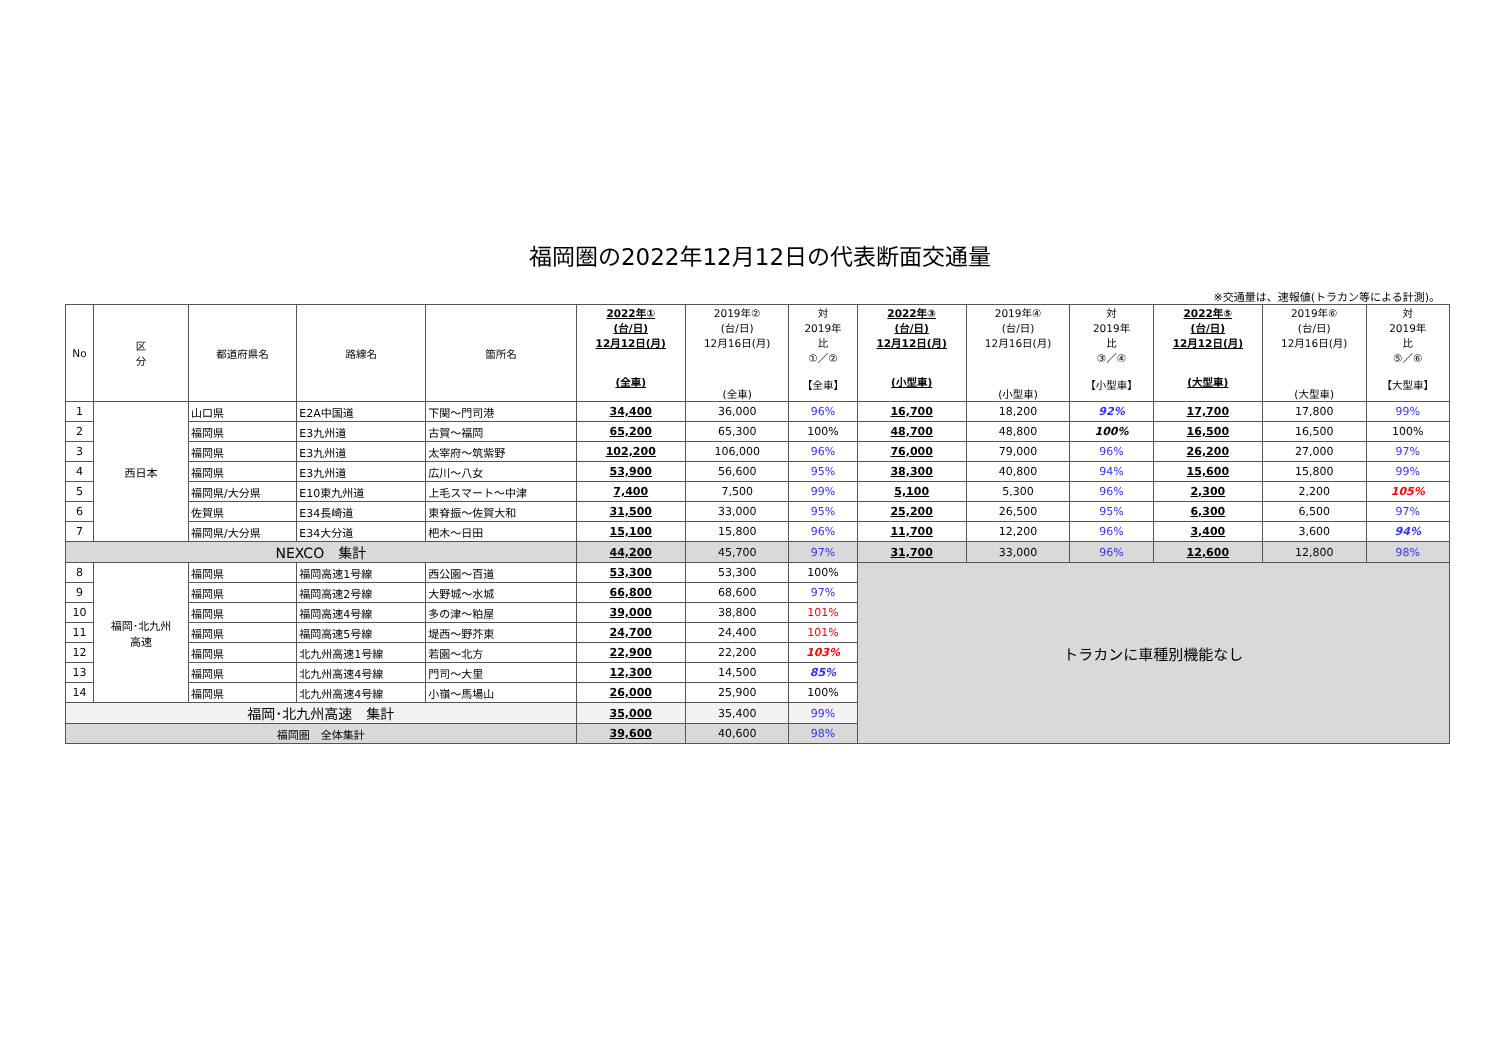福岡圏の2022年12月12日の代表断面交通量
※交通量は、速報値(トラカン等による計測)。
| No | 区 分 | 都道府県名 | 路線名 | 箇所名 | 2022年① (台/日) 12月12日(月) (全車) | 2019年② (台/日) 12月16日(月) (全車) | 対 2019年 比 ①／② 【全車】 | 2022年③ (台/日) 12月12日(月) (小型車) | 2019年④ (台/日) 12月16日(月) (小型車) | 対 2019年 比 ③／④ 【小型車】 | 2022年⑤ (台/日) 12月12日(月) (大型車) | 2019年⑥ (台/日) 12月16日(月) (大型車) | 対 2019年 比 ⑤／⑥ 【大型車】 |
| --- | --- | --- | --- | --- | --- | --- | --- | --- | --- | --- | --- | --- | --- |
| 1 | 西日本 | 山口県 | E2A中国道 | 下関～門司港 | 34,400 | 36,000 | 96% | 16,700 | 18,200 | 92% | 17,700 | 17,800 | 99% |
| 2 | | 福岡県 | E3九州道 | 古賀～福岡 | 65,200 | 65,300 | 100% | 48,700 | 48,800 | 100% | 16,500 | 16,500 | 100% |
| 3 | | 福岡県 | E3九州道 | 太宰府～筑紫野 | 102,200 | 106,000 | 96% | 76,000 | 79,000 | 96% | 26,200 | 27,000 | 97% |
| 4 | | 福岡県 | E3九州道 | 広川～八女 | 53,900 | 56,600 | 95% | 38,300 | 40,800 | 94% | 15,600 | 15,800 | 99% |
| 5 | | 福岡県/大分県 | E10東九州道 | 上毛スマート～中津 | 7,400 | 7,500 | 99% | 5,100 | 5,300 | 96% | 2,300 | 2,200 | 105% |
| 6 | | 佐賀県 | E34長崎道 | 東脊振～佐賀大和 | 31,500 | 33,000 | 95% | 25,200 | 26,500 | 95% | 6,300 | 6,500 | 97% |
| 7 | | 福岡県/大分県 | E34大分道 | 杷木～日田 | 15,100 | 15,800 | 96% | 11,700 | 12,200 | 96% | 3,400 | 3,600 | 94% |
| NEXCO 集計 | | | | | 44,200 | 45,700 | 97% | 31,700 | 33,000 | 96% | 12,600 | 12,800 | 98% |
| 8 | 福岡･北九州 高速 | 福岡県 | 福岡高速1号線 | 西公園～百道 | 53,300 | 53,300 | 100% | トラカンに車種別機能なし | | | | | |
| 9 | | 福岡県 | 福岡高速2号線 | 大野城～水城 | 66,800 | 68,600 | 97% | | | | | | |
| 10 | | 福岡県 | 福岡高速4号線 | 多の津～粕屋 | 39,000 | 38,800 | 101% | | | | | | |
| 11 | | 福岡県 | 福岡高速5号線 | 堤西～野芥東 | 24,700 | 24,400 | 101% | | | | | | |
| 12 | | 福岡県 | 北九州高速1号線 | 若園～北方 | 22,900 | 22,200 | 103% | | | | | | |
| 13 | | 福岡県 | 北九州高速4号線 | 門司～大里 | 12,300 | 14,500 | 85% | | | | | | |
| 14 | | 福岡県 | 北九州高速4号線 | 小嶺～馬場山 | 26,000 | 25,900 | 100% | | | | | | |
| 福岡･北九州高速 集計 | | | | | 35,000 | 35,400 | 99% | | | | | | |
| 福岡圏 全体集計 | | | | | 39,600 | 40,600 | 98% | | | | | | |